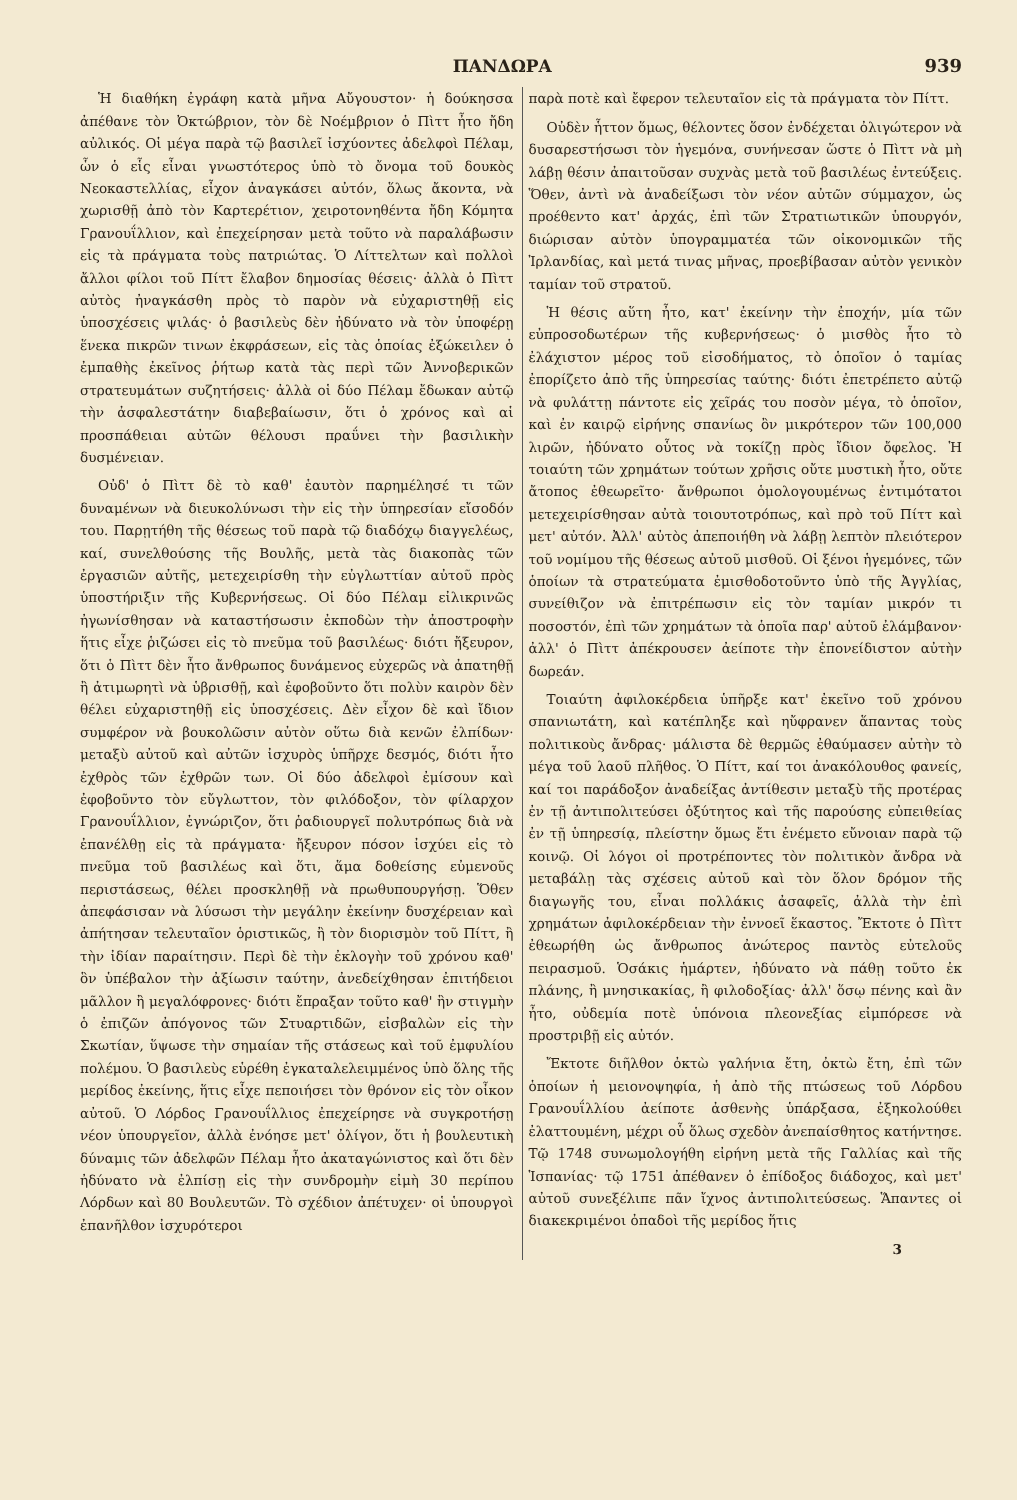ΠΑΝΔΩΡΑ 939
Ἡ διαθήκη ἐγράφη κατὰ μῆνα Αὔγουστον· ἡ δούκησσα ἀπέθανε τὸν Ὀκτώβριον, τὸν δὲ Νοέμβριον ὁ Πὶττ ἦτο ἤδη αὐλικός. Οἱ μέγα παρὰ τῷ βασιλεῖ ἰσχύοντες ἀδελφοὶ Πέλαμ, ὧν ὁ εἷς εἶναι γνωστότερος ὑπὸ τὸ ὄνομα τοῦ δουκὸς Νεοκαστελλίας, εἶχον ἀναγκάσει αὐτόν, ὅλως ἄκοντα, νὰ χωρισθῇ ἀπὸ τὸν Καρτερέτιον, χειροτονηθέντα ἤδη Κόμητα Γρανουΐλλιον, καὶ ἐπεχείρησαν μετὰ τοῦτο νὰ παραλάβωσιν εἰς τὰ πράγματα τοὺς πατριώτας. Ὁ Λίττελτων καὶ πολλοὶ ἄλλοι φίλοι τοῦ Πίττ ἔλαβον δημοσίας θέσεις· ἀλλὰ ὁ Πὶττ αὐτὸς ἠναγκάσθη πρὸς τὸ παρὸν νὰ εὐχαριστηθῇ εἰς ὑποσχέσεις ψιλάς· ὁ βασιλεὺς δὲν ἠδύνατο νὰ τὸν ὑποφέρῃ ἕνεκα πικρῶν τινων ἐκφράσεων, εἰς τὰς ὁποίας ἐξώκειλεν ὁ ἐμπαθὴς ἐκεῖνος ῥήτωρ κατὰ τὰς περὶ τῶν Ἀννοβερικῶν στρατευμάτων συζητήσεις· ἀλλὰ οἱ δύο Πέλαμ ἔδωκαν αὐτῷ τὴν ἀσφαλεστάτην διαβεβαίωσιν, ὅτι ὁ χρόνος καὶ αἱ προσπάθειαι αὐτῶν θέλουσι πραΰνει τὴν βασιλικὴν δυσμένειαν.
Οὐδ' ὁ Πὶττ δὲ τὸ καθ' ἑαυτὸν παρημέλησέ τι τῶν δυναμένων νὰ διευκολύνωσι τὴν εἰς τὴν ὑπηρεσίαν εἴσοδόν του. Παρῃτήθη τῆς θέσεως τοῦ παρὰ τῷ διαδόχῳ διαγγελέως, καί, συνελθούσης τῆς Βουλῆς, μετὰ τὰς διακοπὰς τῶν ἐργασιῶν αὐτῆς, μετεχειρίσθη τὴν εὐγλωττίαν αὐτοῦ πρὸς ὑποστήριξιν τῆς Κυβερνήσεως. Οἱ δύο Πέλαμ εἰλικρινῶς ἠγωνίσθησαν νὰ καταστήσωσιν ἐκποδὼν τὴν ἀποστροφὴν ἥτις εἶχε ῥιζώσει εἰς τὸ πνεῦμα τοῦ βασιλέως· διότι ἤξευρον, ὅτι ὁ Πὶττ δὲν ἦτο ἄνθρωπος δυνάμενος εὐχερῶς νὰ ἀπατηθῇ ἢ ἀτιμωρητὶ νὰ ὑβρισθῇ, καὶ ἐφοβοῦντο ὅτι πολὺν καιρὸν δὲν θέλει εὐχαριστηθῇ εἰς ὑποσχέσεις. Δὲν εἶχον δὲ καὶ ἴδιον συμφέρον νὰ βουκολῶσιν αὐτὸν οὕτω διὰ κενῶν ἐλπίδων· μεταξὺ αὐτοῦ καὶ αὐτῶν ἰσχυρὸς ὑπῆρχε δεσμός, διότι ἦτο ἐχθρὸς τῶν ἐχθρῶν των. Οἱ δύο ἀδελφοὶ ἐμίσουν καὶ ἐφοβοῦντο τὸν εὔγλωττον, τὸν φιλόδοξον, τὸν φίλαρχον Γρανουΐλλιον, ἐγνώριζον, ὅτι ῥαδιουργεῖ πολυτρόπως διὰ νὰ ἐπανέλθῃ εἰς τὰ πράγματα· ἤξευρον πόσον ἰσχύει εἰς τὸ πνεῦμα τοῦ βασιλέως καὶ ὅτι, ἅμα δοθείσης εὐμενοῦς περιστάσεως, θέλει προσκληθῇ νὰ πρωθυπουργήσῃ. Ὅθεν ἀπεφάσισαν νὰ λύσωσι τὴν μεγάλην ἐκείνην δυσχέρειαν καὶ ἀπήτησαν τελευταῖον ὁριστικῶς, ἢ τὸν διορισμὸν τοῦ Πίττ, ἢ τὴν ἰδίαν παραίτησιν. Περὶ δὲ τὴν ἐκλογὴν τοῦ χρόνου καθ' ὃν ὑπέβαλον τὴν ἀξίωσιν ταύτην, ἀνεδείχθησαν ἐπιτήδειοι μᾶλλον ἢ μεγαλόφρονες· διότι ἔπραξαν τοῦτο καθ' ἣν στιγμὴν ὁ ἐπιζῶν ἀπόγονος τῶν Στυαρτιδῶν, εἰσβαλὼν εἰς τὴν Σκωτίαν, ὕψωσε τὴν σημαίαν τῆς στάσεως καὶ τοῦ ἐμφυλίου πολέμου. Ὁ βασιλεὺς εὑρέθη ἐγκαταλελειμμένος ὑπὸ ὅλης τῆς μερίδος ἐκείνης, ἥτις εἶχε πεποιήσει τὸν θρόνον εἰς τὸν οἶκον αὐτοῦ. Ὁ Λόρδος Γρανουΐλλιος ἐπεχείρησε νὰ συγκροτήσῃ νέον ὑπουργεῖον, ἀλλὰ ἐνόησε μετ' ὀλίγον, ὅτι ἡ βουλευτικὴ δύναμις τῶν ἀδελφῶν Πέλαμ ἦτο ἀκαταγώνιστος καὶ ὅτι δὲν ἠδύνατο νὰ ἐλπίσῃ εἰς τὴν συνδρομὴν εἰμὴ 30 περίπου Λόρδων καὶ 80 Βουλευτῶν. Τὸ σχέδιον ἀπέτυχεν· οἱ ὑπουργοὶ ἐπανῆλθον ἰσχυρότεροι
παρὰ ποτὲ καὶ ἔφερον τελευταῖον εἰς τὰ πράγματα τὸν Πίττ.
Οὐδὲν ἧττον ὅμως, θέλοντες ὅσον ἐνδέχεται ὀλιγώτερον νὰ δυσαρεστήσωσι τὸν ἡγεμόνα, συνήνεσαν ὥστε ὁ Πὶττ νὰ μὴ λάβῃ θέσιν ἀπαιτοῦσαν συχνὰς μετὰ τοῦ βασιλέως ἐντεύξεις. Ὅθεν, ἀντὶ νὰ ἀναδείξωσι τὸν νέον αὐτῶν σύμμαχον, ὡς προέθεντο κατ' ἀρχάς, ἐπὶ τῶν Στρατιωτικῶν ὑπουργόν, διώρισαν αὐτὸν ὑπογραμματέα τῶν οἰκονομικῶν τῆς Ἰρλανδίας, καὶ μετά τινας μῆνας, προεβίβασαν αὐτὸν γενικὸν ταμίαν τοῦ στρατοῦ.
Ἡ θέσις αὕτη ἦτο, κατ' ἐκείνην τὴν ἐποχήν, μία τῶν εὐπροσοδωτέρων τῆς κυβερνήσεως· ὁ μισθὸς ἦτο τὸ ἐλάχιστον μέρος τοῦ εἰσοδήματος, τὸ ὁποῖον ὁ ταμίας ἐπορίζετο ἀπὸ τῆς ὑπηρεσίας ταύτης· διότι ἐπετρέπετο αὐτῷ νὰ φυλάττῃ πάντοτε εἰς χεῖράς του ποσὸν μέγα, τὸ ὁποῖον, καὶ ἐν καιρῷ εἰρήνης σπανίως ὂν μικρότερον τῶν 100,000 λιρῶν, ἠδύνατο οὗτος νὰ τοκίζῃ πρὸς ἴδιον ὄφελος. Ἡ τοιαύτη τῶν χρημάτων τούτων χρῆσις οὔτε μυστικὴ ἦτο, οὔτε ἄτοπος ἐθεωρεῖτο· ἄνθρωποι ὁμολογουμένως ἐντιμότατοι μετεχειρίσθησαν αὐτὰ τοιουτοτρόπως, καὶ πρὸ τοῦ Πίττ καὶ μετ' αὐτόν. Ἀλλ' αὐτὸς ἀπεποιήθη νὰ λάβῃ λεπτὸν πλειότερον τοῦ νομίμου τῆς θέσεως αὐτοῦ μισθοῦ. Οἱ ξένοι ἡγεμόνες, τῶν ὁποίων τὰ στρατεύματα ἐμισθοδοτοῦντο ὑπὸ τῆς Ἀγγλίας, συνείθιζον νὰ ἐπιτρέπωσιν εἰς τὸν ταμίαν μικρόν τι ποσοστόν, ἐπὶ τῶν χρημάτων τὰ ὁποῖα παρ' αὐτοῦ ἐλάμβανον· ἀλλ' ὁ Πὶττ ἀπέκρουσεν ἀείποτε τὴν ἐπονείδιστον αὐτὴν δωρεάν.
Τοιαύτη ἀφιλοκέρδεια ὑπῆρξε κατ' ἐκεῖνο τοῦ χρόνου σπανιωτάτη, καὶ κατέπληξε καὶ ηὔφρανεν ἅπαντας τοὺς πολιτικοὺς ἄνδρας· μάλιστα δὲ θερμῶς ἐθαύμασεν αὐτὴν τὸ μέγα τοῦ λαοῦ πλῆθος. Ὁ Πίττ, καί τοι ἀνακόλουθος φανείς, καί τοι παράδοξον ἀναδείξας ἀντίθεσιν μεταξὺ τῆς προτέρας ἐν τῇ ἀντιπολιτεύσει ὀξύτητος καὶ τῆς παρούσης εὐπειθείας ἐν τῇ ὑπηρεσίᾳ, πλείστην ὅμως ἔτι ἐνέμετο εὔνοιαν παρὰ τῷ κοινῷ. Οἱ λόγοι οἱ προτρέποντες τὸν πολιτικὸν ἄνδρα νὰ μεταβάλῃ τὰς σχέσεις αὐτοῦ καὶ τὸν ὅλον δρόμον τῆς διαγωγῆς του, εἶναι πολλάκις ἀσαφεῖς, ἀλλὰ τὴν ἐπὶ χρημάτων ἀφιλοκέρδειαν τὴν ἐννοεῖ ἕκαστος. Ἔκτοτε ὁ Πὶττ ἐθεωρήθη ὡς ἄνθρωπος ἀνώτερος παντὸς εὐτελοῦς πειρασμοῦ. Ὁσάκις ἡμάρτεν, ἠδύνατο νὰ πάθῃ τοῦτο ἐκ πλάνης, ἢ μνησικακίας, ἢ φιλοδοξίας· ἀλλ' ὅσῳ πένης καὶ ἂν ἦτο, οὐδεμία ποτὲ ὑπόνοια πλεονεξίας εἰμπόρεσε νὰ προστριβῇ εἰς αὐτόν.
Ἔκτοτε διῆλθον ὀκτὼ γαλήνια ἔτη, ὀκτὼ ἔτη, ἐπὶ τῶν ὁποίων ἡ μειονοψηφία, ἡ ἀπὸ τῆς πτώσεως τοῦ Λόρδου Γρανουΐλλίου ἀείποτε ἀσθενὴς ὑπάρξασα, ἐξηκολούθει ἐλαττουμένη, μέχρι οὗ ὅλως σχεδὸν ἀνεπαίσθητος κατήντησε. Τῷ 1748 συνωμολογήθη εἰρήνη μετὰ τῆς Γαλλίας καὶ τῆς Ἱσπανίας· τῷ 1751 ἀπέθανεν ὁ ἐπίδοξος διάδοχος, καὶ μετ' αὐτοῦ συνεξέλιπε πᾶν ἴχνος ἀντιπολιτεύσεως. Ἅπαντες οἱ διακεκριμένοι ὀπαδοὶ τῆς μερίδος ἥτις
3